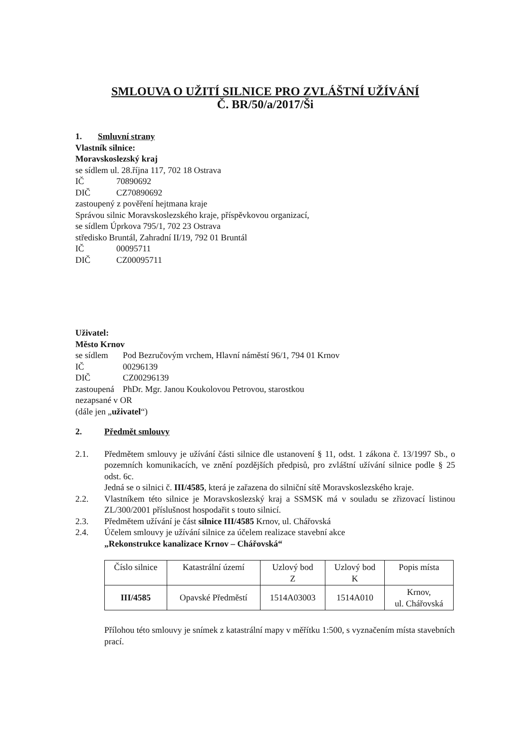SMLOUVA O UŽITÍ SILNICE PRO ZVLÁŠTNÍ UŽÍVÁNÍ
Č. BR/50/a/2017/Ši
1. Smluvní strany
Vlastník silnice:
Moravskoslezský kraj
se sídlem ul. 28.října 117, 702 18 Ostrava
IČ 70890692
DIČ CZ70890692
zastoupený z pověření hejtmana kraje
Správou silnic Moravskoslezského kraje, příspěvkovou organizací,
se sídlem Úprkova 795/1, 702 23 Ostrava
středisko Bruntál, Zahradní II/19, 792 01 Bruntál
IČ 00095711
DIČ CZ00095711
Uživatel:
Město Krnov
se sídlem Pod Bezručovým vrchem, Hlavní náměstí 96/1, 794 01 Krnov
IČ 00296139
DIČ CZ00296139
zastoupená PhDr. Mgr. Janou Koukolovou Petrovou, starostkou
nezapsané v OR
(dále jen „uživatel“)
2. Předmět smlouvy
2.1. Předmětem smlouvy je užívání části silnice dle ustanovení § 11, odst. 1 zákona č. 13/1997 Sb., o pozemních komunikacích, ve znění pozdějších předpisů, pro zvláštní užívání silnice podle § 25 odst. 6c.
Jedná se o silnici č. III/4585, která je zařazena do silniční sítě Moravskoslezského kraje.
2.2. Vlastníkem této silnice je Moravskoslezský kraj a SSMSK má v souladu se zřizovací listinou ZL/300/2001 příslušnost hospodařit s touto silnicí.
2.3. Předmětem užívání je část silnice III/4585 Krnov, ul. Chářovská
2.4. Účelem smlouvy je užívání silnice za účelem realizace stavební akce
„Rekonstrukce kanalizace Krnov – Chářovská“
| Číslo silnice | Katastrální území | Uzlový bod Z | Uzlový bod K | Popis místa |
| --- | --- | --- | --- | --- |
| III/4585 | Opavské Předměstí | 1514A03003 | 1514A010 | Krnov, ul. Chářovská |
Přílohou této smlouvy je snímek z katastrální mapy v měřítku 1:500, s vyznačením místa stavebních prací.